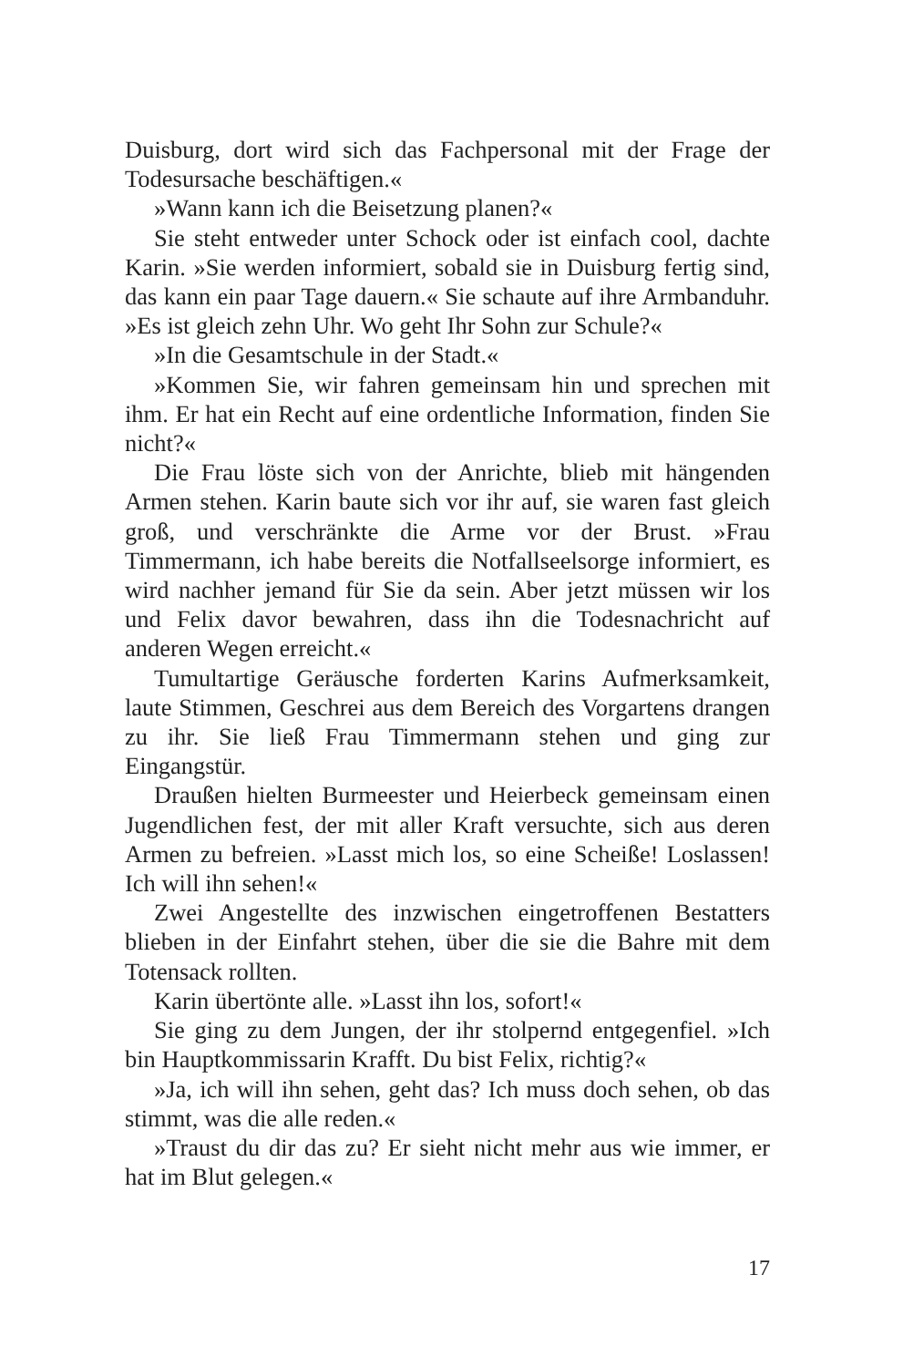Duisburg, dort wird sich das Fachpersonal mit der Frage der Todesursache beschäftigen.«
»Wann kann ich die Beisetzung planen?«
Sie steht entweder unter Schock oder ist einfach cool, dachte Karin. »Sie werden informiert, sobald sie in Duisburg fertig sind, das kann ein paar Tage dauern.« Sie schaute auf ihre Armbanduhr. »Es ist gleich zehn Uhr. Wo geht Ihr Sohn zur Schule?«
»In die Gesamtschule in der Stadt.«
»Kommen Sie, wir fahren gemeinsam hin und sprechen mit ihm. Er hat ein Recht auf eine ordentliche Information, finden Sie nicht?«
Die Frau löste sich von der Anrichte, blieb mit hängenden Armen stehen. Karin baute sich vor ihr auf, sie waren fast gleich groß, und verschränkte die Arme vor der Brust. »Frau Timmermann, ich habe bereits die Notfallseelsorge informiert, es wird nachher jemand für Sie da sein. Aber jetzt müssen wir los und Felix davor bewahren, dass ihn die Todesnachricht auf anderen Wegen erreicht.«
Tumultartige Geräusche forderten Karins Aufmerksamkeit, laute Stimmen, Geschrei aus dem Bereich des Vorgartens drangen zu ihr. Sie ließ Frau Timmermann stehen und ging zur Eingangstür.
Draußen hielten Burmeester und Heierbeck gemeinsam einen Jugendlichen fest, der mit aller Kraft versuchte, sich aus deren Armen zu befreien. »Lasst mich los, so eine Scheiße! Loslassen! Ich will ihn sehen!«
Zwei Angestellte des inzwischen eingetroffenen Bestatters blieben in der Einfahrt stehen, über die sie die Bahre mit dem Totensack rollten.
Karin übertönte alle. »Lasst ihn los, sofort!«
Sie ging zu dem Jungen, der ihr stolpernd entgegenfiel. »Ich bin Hauptkommissarin Krafft. Du bist Felix, richtig?«
»Ja, ich will ihn sehen, geht das? Ich muss doch sehen, ob das stimmt, was die alle reden.«
»Traust du dir das zu? Er sieht nicht mehr aus wie immer, er hat im Blut gelegen.«
17